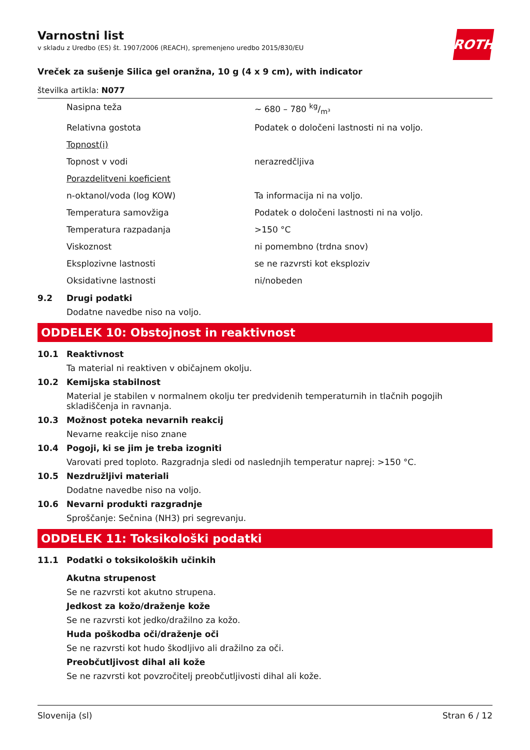Varnostni list
v skladu z Uredbo (ES) št. 1907/2006 (REACH), spremenjeno uredbo 2015/830/EU
ROTH
Vreček za sušenje Silica gel oranžna, 10 g (4 x 9 cm), with indicator
številka artikla: N077
| Nasipna teža | ~ 680 – 780 kg/m³ |
| Relativna gostota | Podatek o določeni lastnosti ni na voljo. |
| Topnost(i) | |
| Topnost v vodi | nerazredčljiva |
| Porazdelitveni koeficient | |
| n-oktanol/voda (log KOW) | Ta informacija ni na voljo. |
| Temperatura samovžiga | Podatek o določeni lastnosti ni na voljo. |
| Temperatura razpadanja | >150 °C |
| Viskoznost | ni pomembno (trdna snov) |
| Eksplozivne lastnosti | se ne razvrsti kot eksploziv |
| Oksidativne lastnosti | ni/nobeden |
9.2 Drugi podatki
Dodatne navedbe niso na voljo.
ODDELEK 10: Obstojnost in reaktivnost
10.1 Reaktivnost
Ta material ni reaktiven v običajnem okolju.
10.2 Kemijska stabilnost
Material je stabilen v normalnem okolju ter predvidenih temperaturnih in tlačnih pogojih skladiščenja in ravnanja.
10.3 Možnost poteka nevarnih reakcij
Nevarne reakcije niso znane
10.4 Pogoji, ki se jim je treba izogniti
Varovati pred toploto. Razgradnja sledi od naslednjih temperatur naprej: >150 °C.
10.5 Nezdružljivi materiali
Dodatne navedbe niso na voljo.
10.6 Nevarni produkti razgradnje
Sproščanje: Sečnina (NH3) pri segrevanju.
ODDELEK 11: Toksikološki podatki
11.1 Podatki o toksikoloških učinkih
Akutna strupenost
Se ne razvrsti kot akutno strupena.
Jedkost za kožo/draženje kože
Se ne razvrsti kot jedko/dražilno za kožo.
Huda poškodba oči/draženje oči
Se ne razvrsti kot hudo škodljivo ali dražilno za oči.
Preobčutljivost dihal ali kože
Se ne razvrsti kot povzročitelj preobčutljivosti dihal ali kože.
Slovenija (sl) Stran 6 / 12